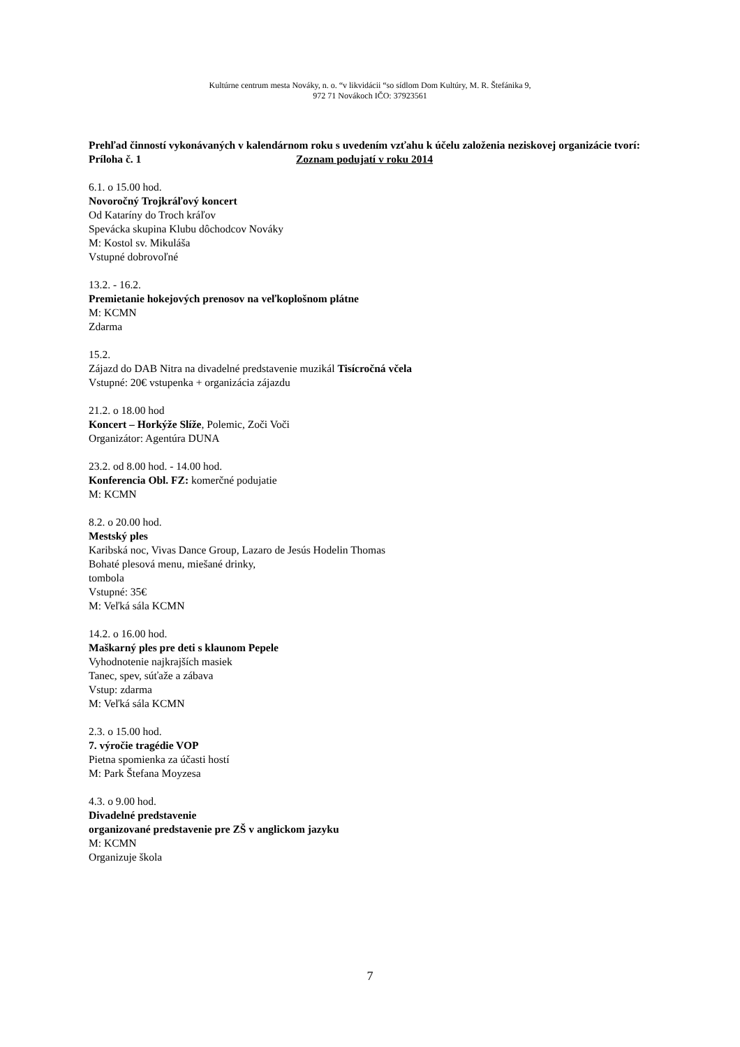Kultúrne centrum mesta Nováky, n. o. “v likvidácii “so sídlom Dom Kultúry, M. R. Štefánika 9,
972 71 Novákoch IČO: 37923561
Prehľad činností vykonávaných v kalendárnom roku s uvedením vzťahu k účelu založenia neziskovej organizácie tvorí:
Príloha č. 1 Zoznam podujatí v roku 2014
6.1. o 15.00 hod.
Novoročný Trojkráľový koncert
Od Kataríny do Troch kráľov
Spevácka skupina Klubu dôchodcov Nováky
M: Kostol sv. Mikuláša
Vstupné dobrovoľné
13.2. - 16.2.
Premietanie hokejových prenosov na veľkoplošnom plátne
M: KCMN
Zdarma
15.2.
Zájazd do DAB Nitra na divadelné predstavenie muzikál Tisícročná včela
Vstupné: 20€ vstupenka + organizácia zájazdu
21.2. o 18.00 hod
Koncert – Horkýže Slíže, Polemic, Zoči Voči
Organizátor: Agentúra DUNA
23.2. od 8.00 hod. - 14.00 hod.
Konferencia Obl. FZ: komerčné podujatie
M: KCMN
8.2. o 20.00 hod.
Mestský ples
Karibská noc, Vivas Dance Group, Lazaro de Jesús Hodelin Thomas
Bohaté plesová menu, miešané drinky,
tombola
Vstupné: 35€
M: Veľká sála KCMN
14.2. o 16.00 hod.
Maškarný ples pre deti s klaunom Pepele
Vyhodnotenie najkrajších masiek
Tanec, spev, súťaže a zábava
Vstup: zdarma
M: Veľká sála KCMN
2.3. o 15.00 hod.
7. výročie tragédie VOP
Pietna spomienka za účasti hostí
M: Park Štefana Moyzesa
4.3. o 9.00 hod.
Divadelné predstavenie
organizované predstavenie pre ZŠ v anglickom jazyku
M: KCMN
Organizuje škola
7